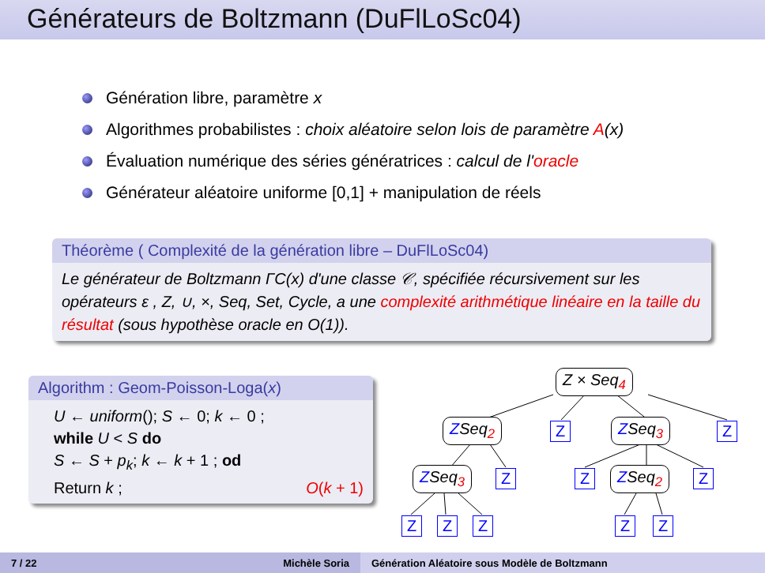Générateurs de Boltzmann (DuFlLoSc04)
Génération libre, paramètre x
Algorithmes probabilistes : choix aléatoire selon lois de paramètre A(x)
Évaluation numérique des séries génératrices : calcul de l'oracle
Générateur aléatoire uniforme [0,1] + manipulation de réels
Théorème ( Complexité de la génération libre – DuFlLoSc04)
Le générateur de Boltzmann ΓC(x) d'une classe 𝒞, spécifiée récursivement sur les opérateurs ε , Z, ∪, ×, Seq, Set, Cycle, a une complexité arithmétique linéaire en la taille du résultat (sous hypothèse oracle en O(1)).
Algorithm : Geom-Poisson-Loga(x)
U ← uniform(); S ← 0; k ← 0 ;
while U < S do
S ← S + p<sub>k</sub>; k ← k + 1 ; od
Return k ; O(k + 1)
Z × Seq<sub>4</sub>
ZSeq<sub>2</sub> Z ZSeq<sub>3</sub> Z
ZSeq<sub>3</sub> Z Z ZSeq<sub>2</sub> Z
Z Z Z Z Z
7 / 22 Michèle Soria Génération Aléatoire sous Modèle de Boltzmann